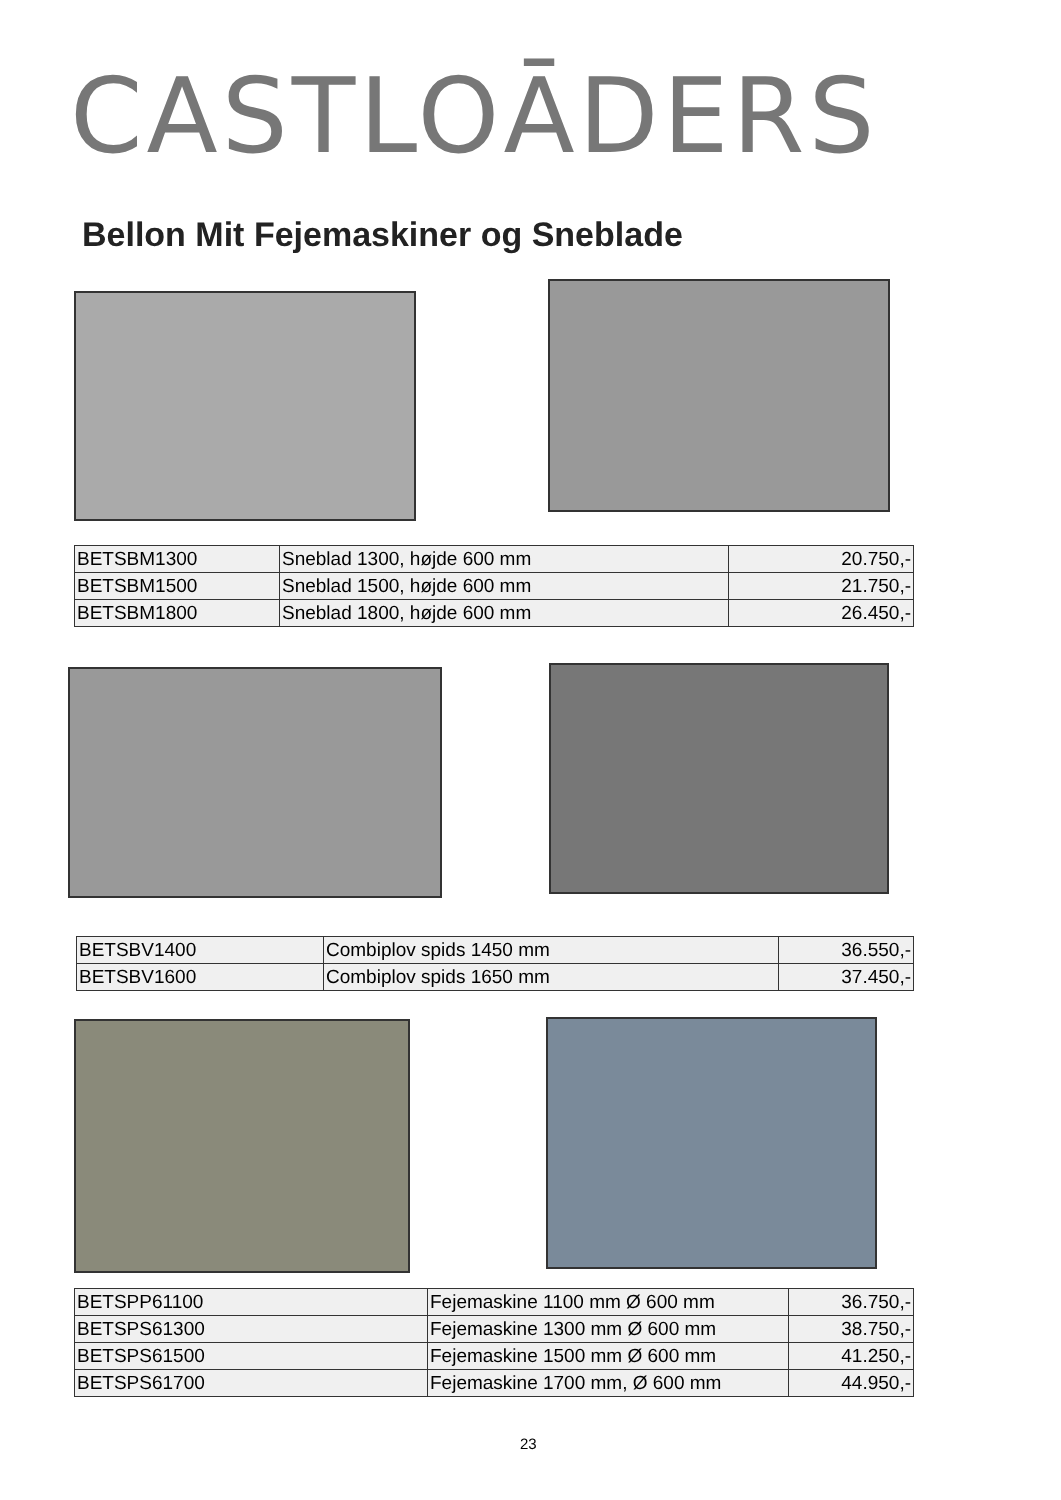CASTLOĀDERS
Bellon Mit Fejemaskiner og Sneblade
| BETSBM1300 | Sneblad 1300, højde 600 mm | 20.750,- |
| BETSBM1500 | Sneblad 1500, højde 600 mm | 21.750,- |
| BETSBM1800 | Sneblad 1800, højde 600 mm | 26.450,- |
| BETSBV1400 | Combiplov spids 1450 mm | 36.550,- |
| BETSBV1600 | Combiplov spids 1650 mm | 37.450,- |
| BETSPP61100 | Fejemaskine 1100 mm Ø 600 mm | 36.750,- |
| BETSPS61300 | Fejemaskine 1300 mm Ø 600 mm | 38.750,- |
| BETSPS61500 | Fejemaskine 1500 mm Ø 600 mm | 41.250,- |
| BETSPS61700 | Fejemaskine 1700 mm, Ø 600 mm | 44.950,- |
23